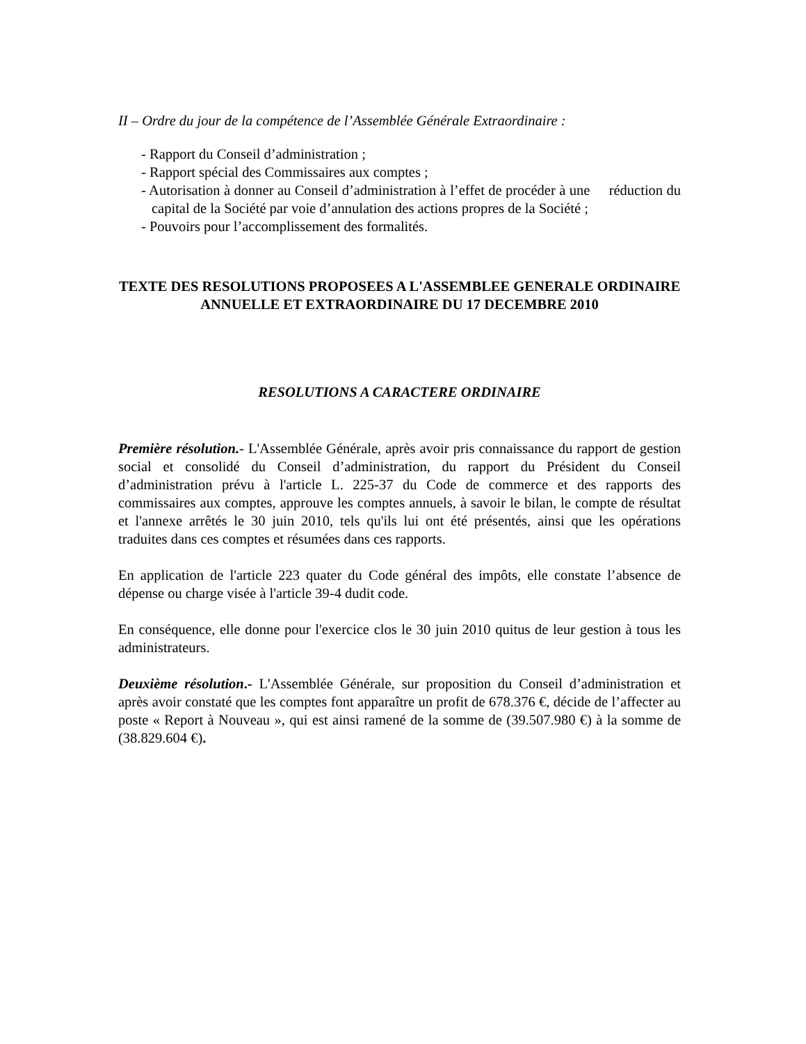II – Ordre du jour de la compétence de l’Assemblée Générale Extraordinaire :
- Rapport du Conseil d’administration ;
- Rapport spécial des Commissaires aux comptes ;
- Autorisation à donner au Conseil d’administration à l’effet de procéder à une réduction du capital de la Société par voie d’annulation des actions propres de la Société ;
- Pouvoirs pour l’accomplissement des formalités.
TEXTE DES RESOLUTIONS PROPOSEES A L'ASSEMBLEE GENERALE ORDINAIRE
ANNUELLE ET EXTRAORDINAIRE DU 17 DECEMBRE 2010
RESOLUTIONS A CARACTERE ORDINAIRE
Première résolution.- L'Assemblée Générale, après avoir pris connaissance du rapport de gestion social et consolidé du Conseil d’administration, du rapport du Président du Conseil d’administration prévu à l'article L. 225-37 du Code de commerce et des rapports des commissaires aux comptes, approuve les comptes annuels, à savoir le bilan, le compte de résultat et l'annexe arrêtés le 30 juin 2010, tels qu'ils lui ont été présentés, ainsi que les opérations traduites dans ces comptes et résumées dans ces rapports.
En application de l'article 223 quater du Code général des impôts, elle constate l’absence de dépense ou charge visée à l'article 39-4 dudit code.
En conséquence, elle donne pour l'exercice clos le 30 juin 2010 quitus de leur gestion à tous les administrateurs.
Deuxième résolution.- L'Assemblée Générale, sur proposition du Conseil d’administration et après avoir constaté que les comptes font apparaître un profit de 678.376 €, décide de l’affecter au poste « Report à Nouveau », qui est ainsi ramené de la somme de (39.507.980 €) à la somme de (38.829.604 €).